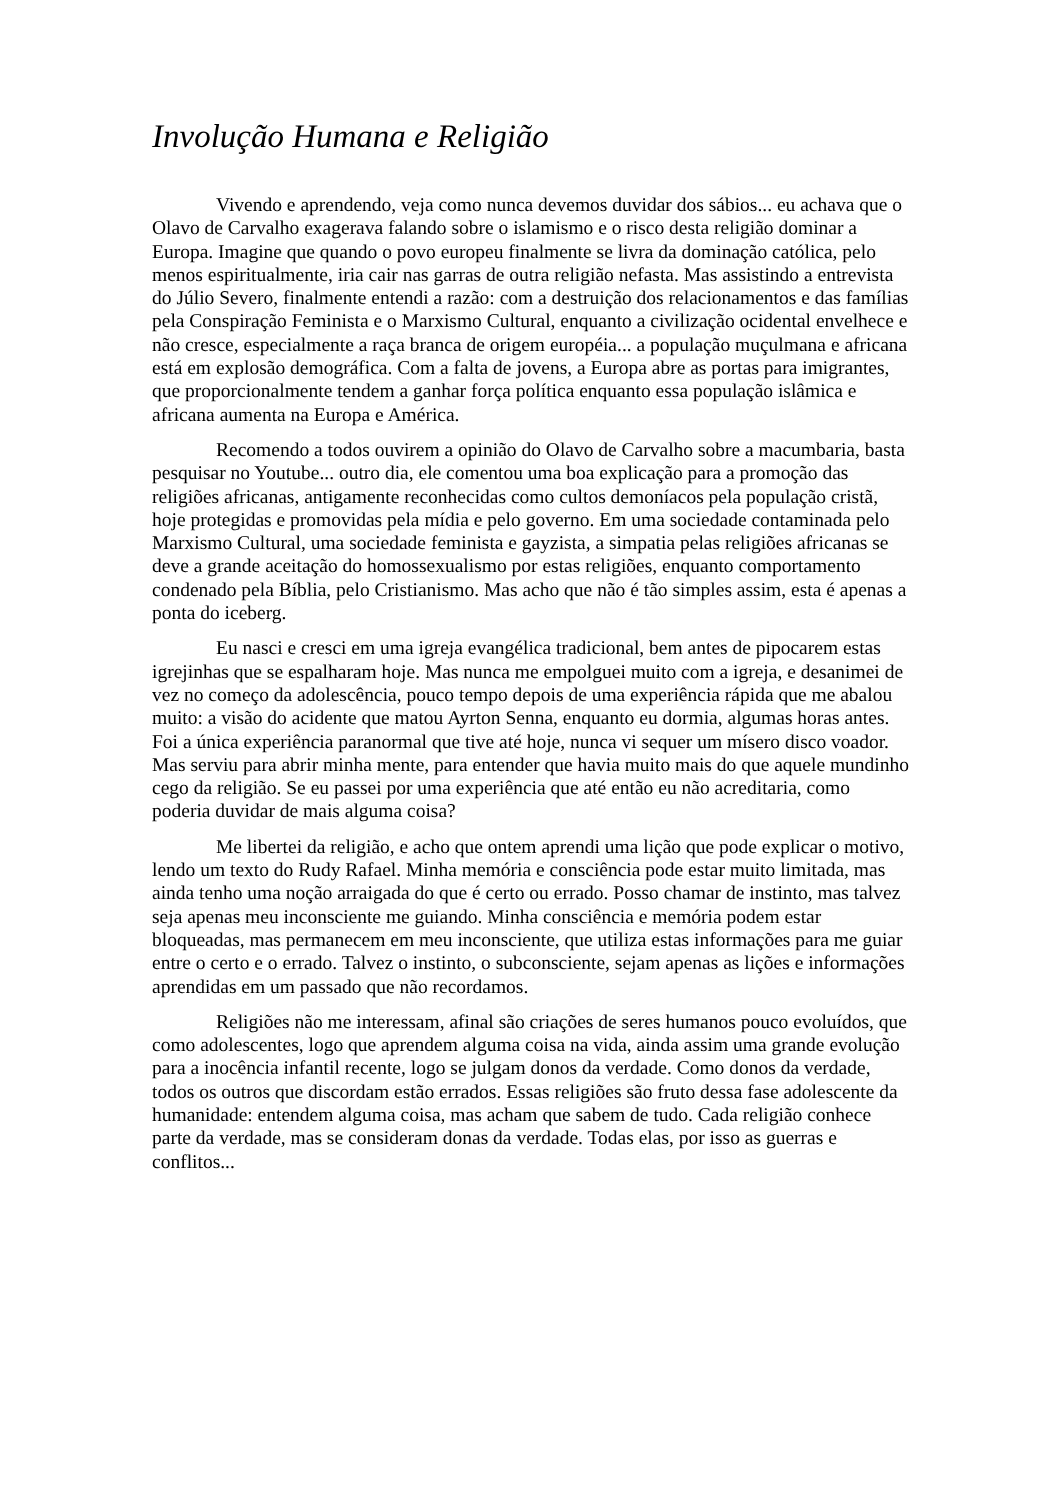Involução Humana e Religião
Vivendo e aprendendo, veja como nunca devemos duvidar dos sábios... eu achava que o Olavo de Carvalho exagerava falando sobre o islamismo e o risco desta religião dominar a Europa. Imagine que quando o povo europeu finalmente se livra da dominação católica, pelo menos espiritualmente, iria cair nas garras de outra religião nefasta. Mas assistindo a entrevista do Júlio Severo, finalmente entendi a razão: com a destruição dos relacionamentos e das famílias pela Conspiração Feminista e o Marxismo Cultural, enquanto a civilização ocidental envelhece e não cresce, especialmente a raça branca de origem européia... a população muçulmana e africana está em explosão demográfica. Com a falta de jovens, a Europa abre as portas para imigrantes, que proporcionalmente tendem a ganhar força política enquanto essa população islâmica e africana aumenta na Europa e América.
Recomendo a todos ouvirem a opinião do Olavo de Carvalho sobre a macumbaria, basta pesquisar no Youtube... outro dia, ele comentou uma boa explicação para a promoção das religiões africanas, antigamente reconhecidas como cultos demoníacos pela população cristã, hoje protegidas e promovidas pela mídia e pelo governo. Em uma sociedade contaminada pelo Marxismo Cultural, uma sociedade feminista e gayzista, a simpatia pelas religiões africanas se deve a grande aceitação do homossexualismo por estas religiões, enquanto comportamento condenado pela Bíblia, pelo Cristianismo. Mas acho que não é tão simples assim, esta é apenas a ponta do iceberg.
Eu nasci e cresci em uma igreja evangélica tradicional, bem antes de pipocarem estas igrejinhas que se espalharam hoje. Mas nunca me empolguei muito com a igreja, e desanimei de vez no começo da adolescência, pouco tempo depois de uma experiência rápida que me abalou muito: a visão do acidente que matou Ayrton Senna, enquanto eu dormia, algumas horas antes. Foi a única experiência paranormal que tive até hoje, nunca vi sequer um mísero disco voador. Mas serviu para abrir minha mente, para entender que havia muito mais do que aquele mundinho cego da religião. Se eu passei por uma experiência que até então eu não acreditaria, como poderia duvidar de mais alguma coisa?
Me libertei da religião, e acho que ontem aprendi uma lição que pode explicar o motivo, lendo um texto do Rudy Rafael. Minha memória e consciência pode estar muito limitada, mas ainda tenho uma noção arraigada do que é certo ou errado. Posso chamar de instinto, mas talvez seja apenas meu inconsciente me guiando. Minha consciência e memória podem estar bloqueadas, mas permanecem em meu inconsciente, que utiliza estas informações para me guiar entre o certo e o errado. Talvez o instinto, o subconsciente, sejam apenas as lições e informações aprendidas em um passado que não recordamos.
Religiões não me interessam, afinal são criações de seres humanos pouco evoluídos, que como adolescentes, logo que aprendem alguma coisa na vida, ainda assim uma grande evolução para a inocência infantil recente, logo se julgam donos da verdade. Como donos da verdade, todos os outros que discordam estão errados. Essas religiões são fruto dessa fase adolescente da humanidade: entendem alguma coisa, mas acham que sabem de tudo. Cada religião conhece parte da verdade, mas se consideram donas da verdade. Todas elas, por isso as guerras e conflitos...